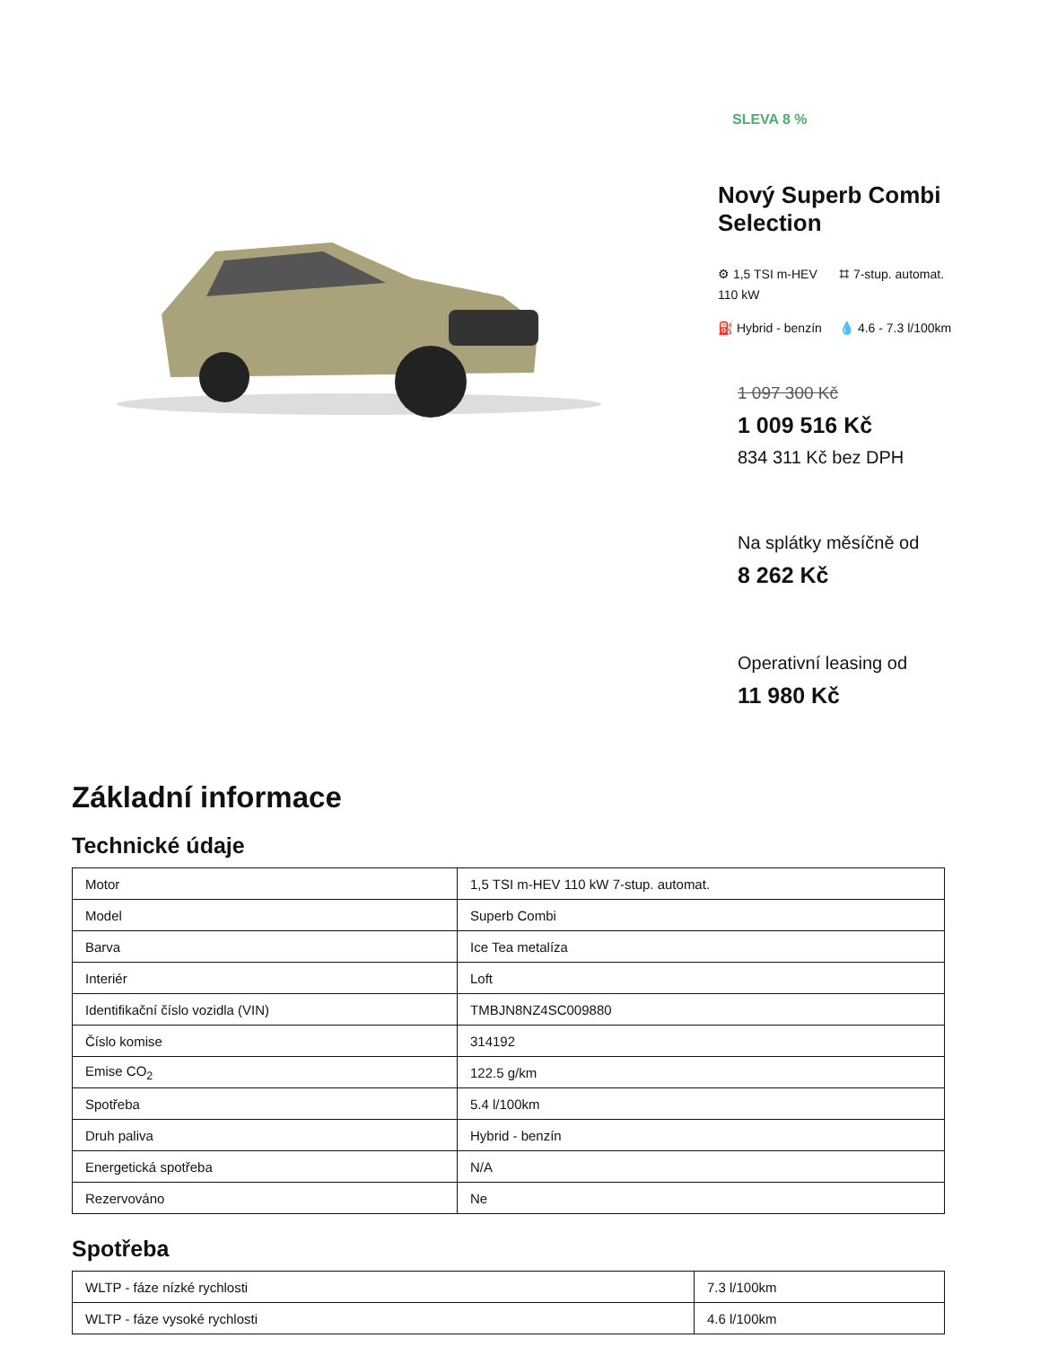SLEVA 8 %
Nový Superb Combi Selection
⚙ 1,5 TSI m-HEV 110 kW
⌗ 7-stup. automat.
⛽ Hybrid - benzín
💧 4.6 - 7.3 l/100km
1 097 300 Kč
1 009 516 Kč
834 311 Kč bez DPH
Na splátky měsíčně od
8 262 Kč
Operativní leasing od
11 980 Kč
Základní informace
Technické údaje
| Motor | 1,5 TSI m-HEV 110 kW 7-stup. automat. |
| Model | Superb Combi |
| Barva | Ice Tea metalíza |
| Interiér | Loft |
| Identifikační číslo vozidla (VIN) | TMBJN8NZ4SC009880 |
| Číslo komise | 314192 |
| Emise CO<sub>2</sub> | 122.5 g/km |
| Spotřeba | 5.4 l/100km |
| Druh paliva | Hybrid - benzín |
| Energetická spotřeba | N/A |
| Rezervováno | Ne |
Spotřeba
| WLTP - fáze nízké rychlosti | 7.3 l/100km |
| WLTP - fáze vysoké rychlosti | 4.6 l/100km |